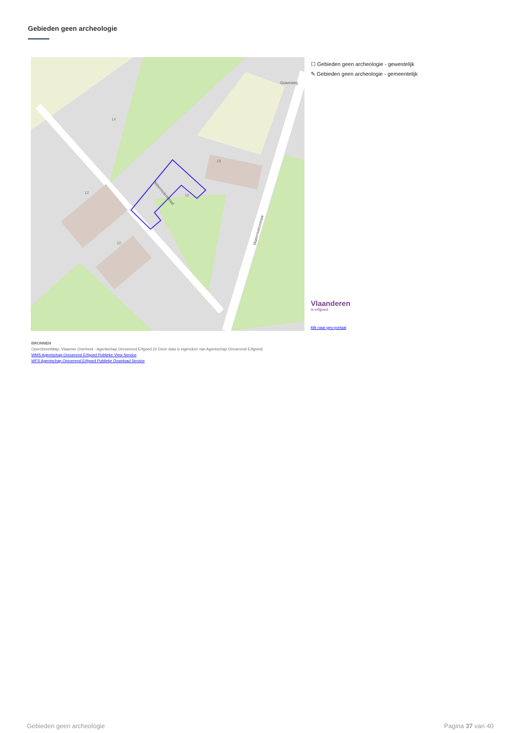Gebieden geen archeologie
Graveweg
Watermolenstraat
Watermolenstraat
12
14
16
18
10
☐ Gebieden geen archeologie - gewestelijk
✎ Gebieden geen archeologie - gemeentelijk
Vlaanderen
is erfgoed
klik naar geo-portaal
BRONNEN
OpenStreetMap; Vlaamse Overheid - Agentschap Onroerend Erfgoed (© Deze data is eigendom van Agentschap Onroerend Erfgoed)
WMS Agentschap Onroerend Erfgoed Publieke View Service
WFS Agentschap Onroerend Erfgoed Publieke Download Service
Gebieden geen archeologie Pagina 37 van 40